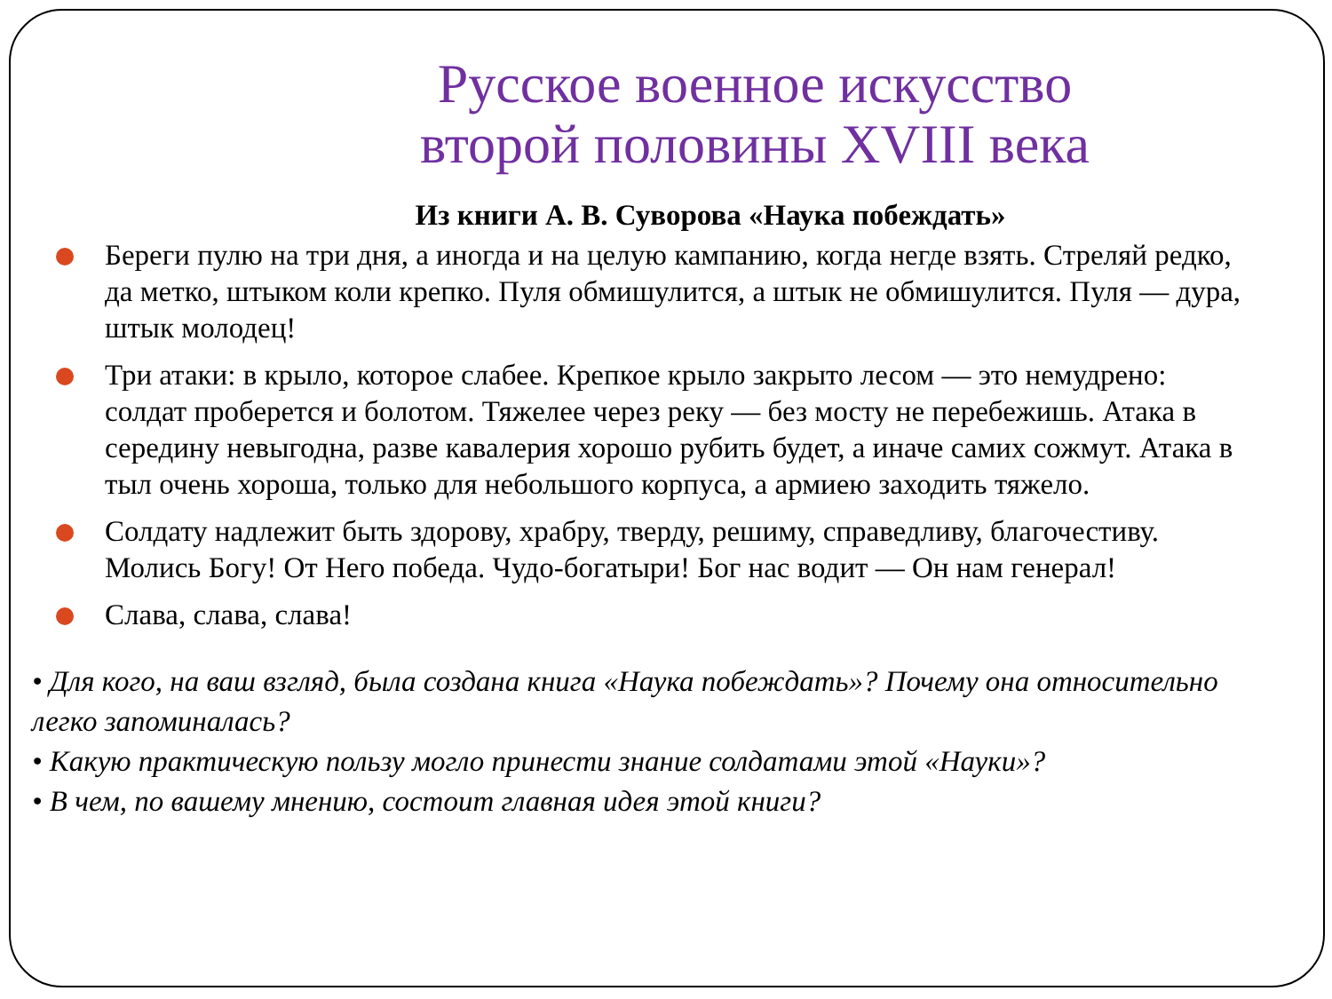Русское военное искусство
второй половины XVIII века
Из книги А. В. Суворова «Наука побеждать»
Береги пулю на три дня, а иногда и на целую кампанию, когда негде взять. Стреляй редко, да метко, штыком коли крепко. Пуля обмишулится, а штык не обмишулится. Пуля — дура, штык молодец!
Три атаки: в крыло, которое слабее. Крепкое крыло закрыто лесом — это немудрено: солдат проберется и болотом. Тяжелее через реку — без мосту не перебежишь. Атака в середину невыгодна, разве кавалерия хорошо рубить будет, а иначе самих сожмут. Атака в тыл очень хороша, только для небольшого корпуса, а армиею заходить тяжело.
Солдату надлежит быть здорову, храбру, тверду, решиму, справедливу, благочестиву. Молись Богу! От Него победа. Чудо-богатыри! Бог нас водит — Он нам генерал!
Слава, слава, слава!
• Для кого, на ваш взгляд, была создана книга «Наука побеждать»? Почему она относительно легко запоминалась?
• Какую практическую пользу могло принести знание солдатами этой «Науки»?
• В чем, по вашему мнению, состоит главная идея этой книги?